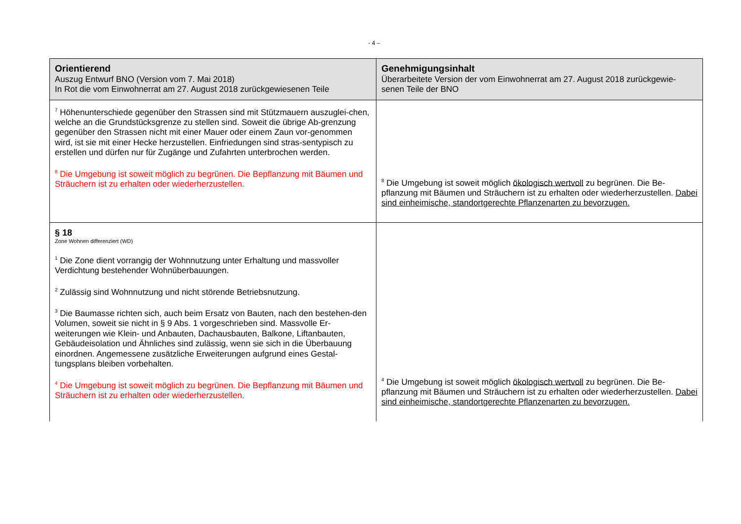- 4 –
| Orientierend Auszug Entwurf BNO (Version vom 7. Mai 2018) In Rot die vom Einwohnerrat am 27. August 2018 zurückgewiesenen Teile | Genehmigungsinhalt Überarbeitete Version der vom Einwohnerrat am 27. August 2018 zurückgewie-senen Teile der BNO |
| --- | --- |
| <sup>7</sup> Höhenunterschiede gegenüber den Strassen sind mit Stützmauern auszuglei-chen, welche an die Grundstücksgrenze zu stellen sind. Soweit die übrige Ab-grenzung gegenüber den Strassen nicht mit einer Mauer oder einem Zaun vor-genommen wird, ist sie mit einer Hecke herzustellen. Einfriedungen sind stras-sentypisch zu erstellen und dürfen nur für Zugänge und Zufahrten unterbrochen werden. <sup>8</sup> Die Umgebung ist soweit möglich zu begrünen. Die Bepflanzung mit Bäumen und Sträuchern ist zu erhalten oder wiederherzustellen. | <sup>8</sup> Die Umgebung ist soweit möglich ökologisch wertvoll zu begrünen. Die Be-pflanzung mit Bäumen und Sträuchern ist zu erhalten oder wiederherzustellen. Dabei sind einheimische, standortgerechte Pflanzenarten zu bevorzugen. |
| § 18 Zone Wohnen differenziert (WD) <sup>1</sup> Die Zone dient vorrangig der Wohnnutzung unter Erhaltung und massvoller Verdichtung bestehender Wohnüberbauungen. <sup>2</sup> Zulässig sind Wohnnutzung und nicht störende Betriebsnutzung. <sup>3</sup> Die Baumasse richten sich, auch beim Ersatz von Bauten, nach den bestehen-den Volumen, soweit sie nicht in § 9 Abs. 1 vorgeschrieben sind. Massvolle Er-weiterungen wie Klein- und Anbauten, Dachausbauten, Balkone, Liftanbauten, Gebäudeisolation und Ähnliches sind zulässig, wenn sie sich in die Überbauung einordnen. Angemessene zusätzliche Erweiterungen aufgrund eines Gestal-tungsplans bleiben vorbehalten. <sup>4</sup> Die Umgebung ist soweit möglich zu begrünen. Die Bepflanzung mit Bäumen und Sträuchern ist zu erhalten oder wiederherzustellen. | <sup>4</sup> Die Umgebung ist soweit möglich ökologisch wertvoll zu begrünen. Die Be-pflanzung mit Bäumen und Sträuchern ist zu erhalten oder wiederherzustellen. Dabei sind einheimische, standortgerechte Pflanzenarten zu bevorzugen. |